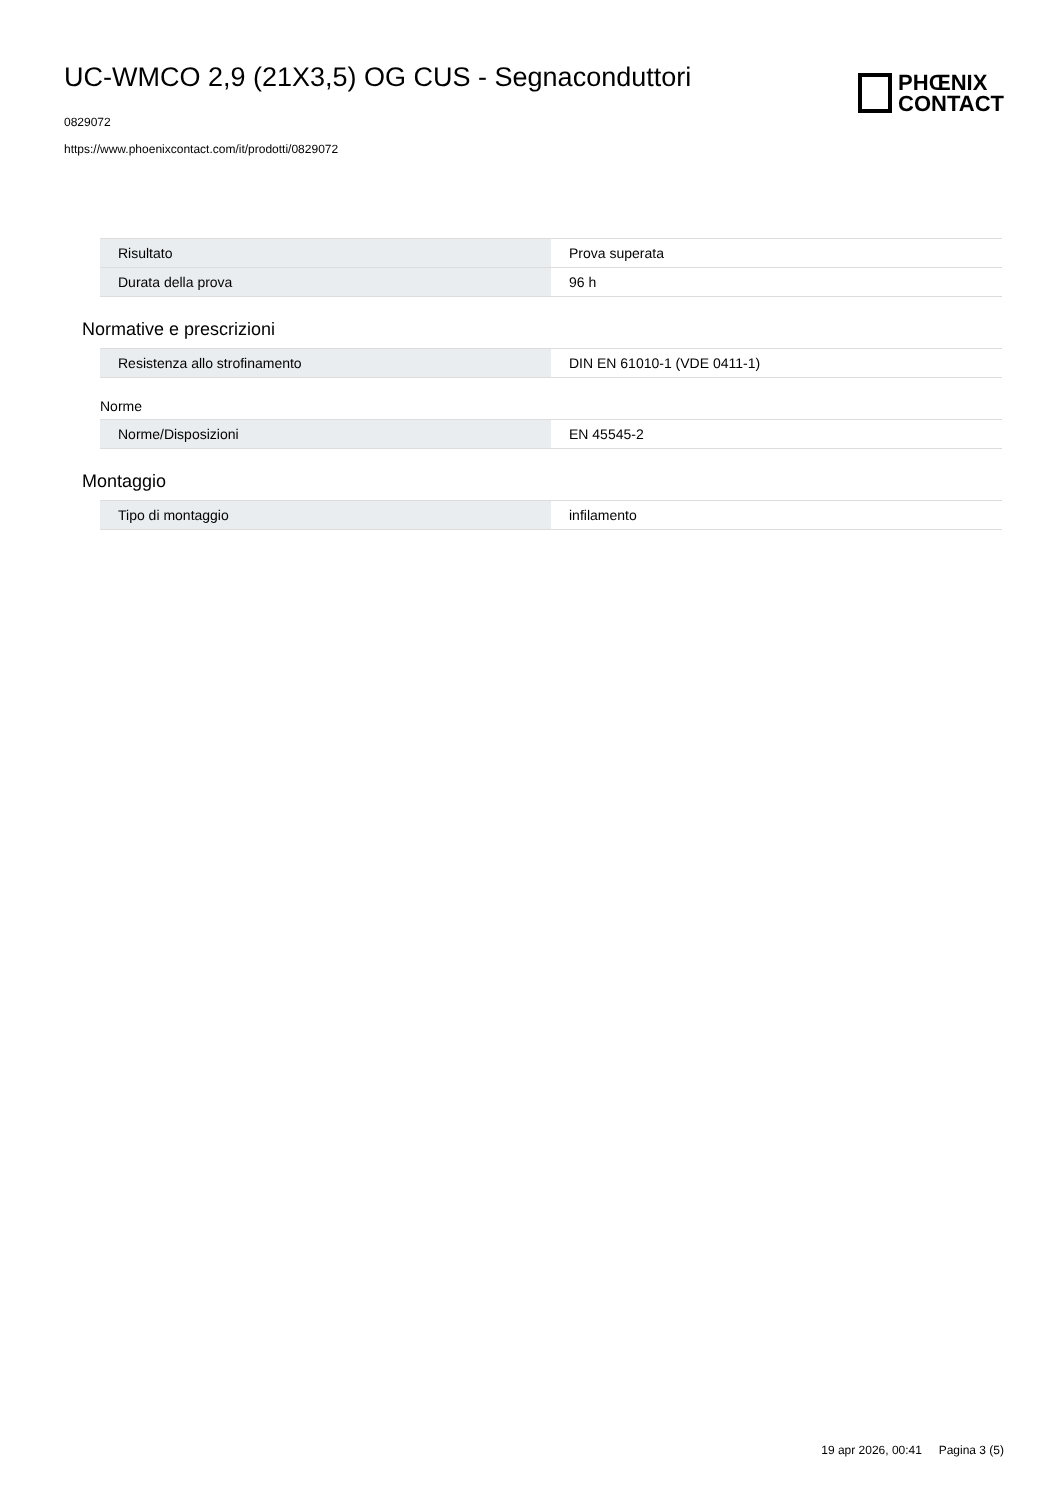UC-WMCO 2,9 (21X3,5) OG CUS - Segnaconduttori
0829072
https://www.phoenixcontact.com/it/prodotti/0829072
PHŒNIX
CONTACT
| Risultato | Prova superata |
| Durata della prova | 96 h |
Normative e prescrizioni
| Resistenza allo strofinamento | DIN EN 61010-1 (VDE 0411-1) |
Norme
| Norme/Disposizioni | EN 45545-2 |
Montaggio
| Tipo di montaggio | infilamento |
19 apr 2026, 00:41 Pagina 3 (5)